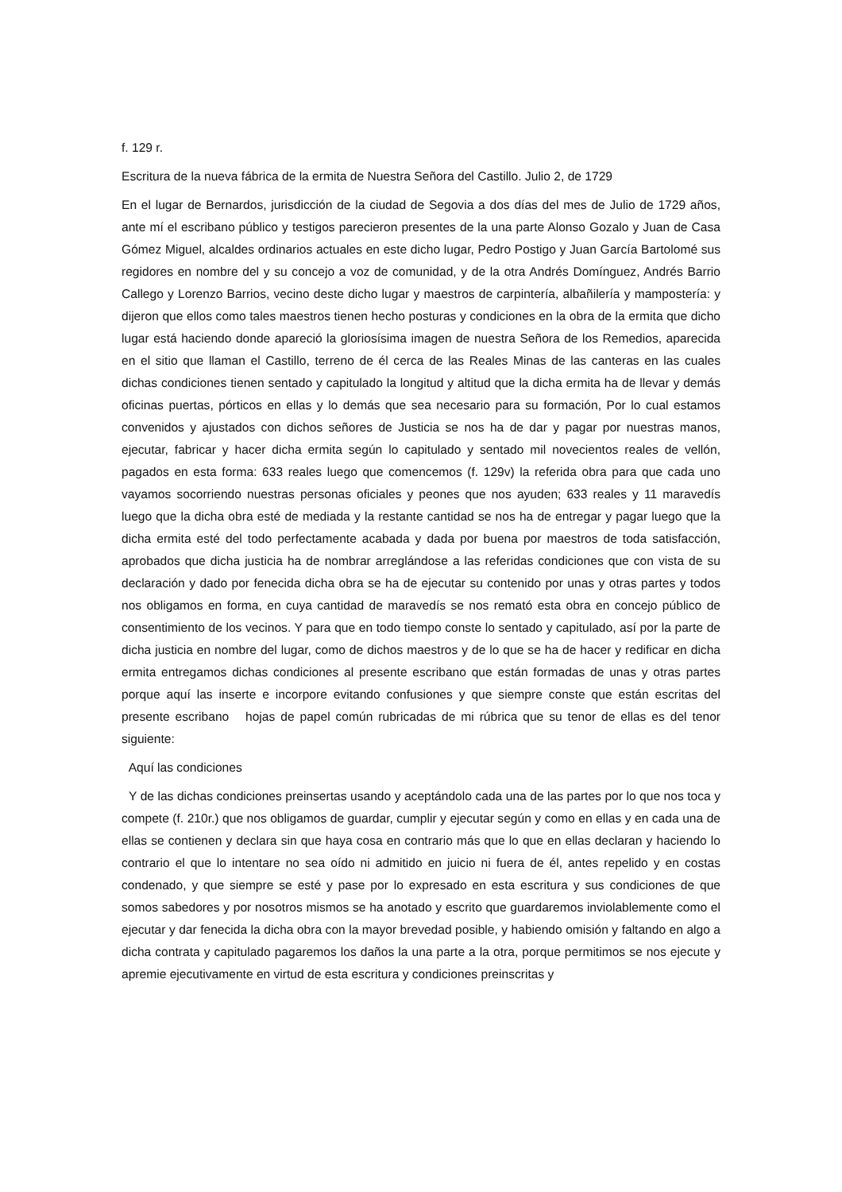f. 129 r.
Escritura de la nueva fábrica de la ermita de Nuestra Señora del Castillo. Julio 2, de 1729
En el lugar de Bernardos, jurisdicción de la ciudad de Segovia a dos días del mes de Julio de 1729 años, ante mí el escribano público y testigos parecieron presentes de la una parte Alonso Gozalo y Juan de Casa Gómez Miguel, alcaldes ordinarios actuales en este dicho lugar, Pedro Postigo y Juan García Bartolomé sus regidores en nombre del y su concejo a voz de comunidad, y de la otra Andrés Domínguez, Andrés Barrio Callego y Lorenzo Barrios, vecino deste dicho lugar y maestros de carpintería, albañilería y mampostería: y dijeron que ellos como tales maestros tienen hecho posturas y condiciones en la obra de la ermita que dicho lugar está haciendo donde apareció la gloriosísima imagen de nuestra Señora de los Remedios, aparecida en el sitio que llaman el Castillo, terreno de él cerca de las Reales Minas de las canteras en las cuales dichas condiciones tienen sentado y capitulado la longitud y altitud que la dicha ermita ha de llevar y demás oficinas puertas, pórticos en ellas y lo demás que sea necesario para su formación, Por lo cual estamos convenidos y ajustados con dichos señores de Justicia se nos ha de dar y pagar por nuestras manos, ejecutar, fabricar y hacer dicha ermita según lo capitulado y sentado mil novecientos reales de vellón, pagados en esta forma: 633 reales luego que comencemos (f. 129v) la referida obra para que cada uno vayamos socorriendo nuestras personas oficiales y peones que nos ayuden; 633 reales y 11 maravedís luego que la dicha obra esté de mediada y la restante cantidad se nos ha de entregar y pagar luego que la dicha ermita esté del todo perfectamente acabada y dada por buena por maestros de toda satisfacción, aprobados que dicha justicia ha de nombrar arreglándose a las referidas condiciones que con vista de su declaración y dado por fenecida dicha obra se ha de ejecutar su contenido por unas y otras partes y todos nos obligamos en forma, en cuya cantidad de maravedís se nos remató esta obra en concejo público de consentimiento de los vecinos. Y para que en todo tiempo conste lo sentado y capitulado, así por la parte de dicha justicia en nombre del lugar, como de dichos maestros y de lo que se ha de hacer y redificar en dicha ermita entregamos dichas condiciones al presente escribano que están formadas de unas y otras partes porque aquí las inserte e incorpore evitando confusiones y que siempre conste que están escritas del presente escribano hojas de papel común rubricadas de mi rúbrica que su tenor de ellas es del tenor siguiente:
Aquí las condiciones
Y de las dichas condiciones preinsertas usando y aceptándolo cada una de las partes por lo que nos toca y compete (f. 210r.) que nos obligamos de guardar, cumplir y ejecutar según y como en ellas y en cada una de ellas se contienen y declara sin que haya cosa en contrario más que lo que en ellas declaran y haciendo lo contrario el que lo intentare no sea oído ni admitido en juicio ni fuera de él, antes repelido y en costas condenado, y que siempre se esté y pase por lo expresado en esta escritura y sus condiciones de que somos sabedores y por nosotros mismos se ha anotado y escrito que guardaremos inviolablemente como el ejecutar y dar fenecida la dicha obra con la mayor brevedad posible, y habiendo omisión y faltando en algo a dicha contrata y capitulado pagaremos los daños la una parte a la otra, porque permitimos se nos ejecute y apremie ejecutivamente en virtud de esta escritura y condiciones preinscritas y